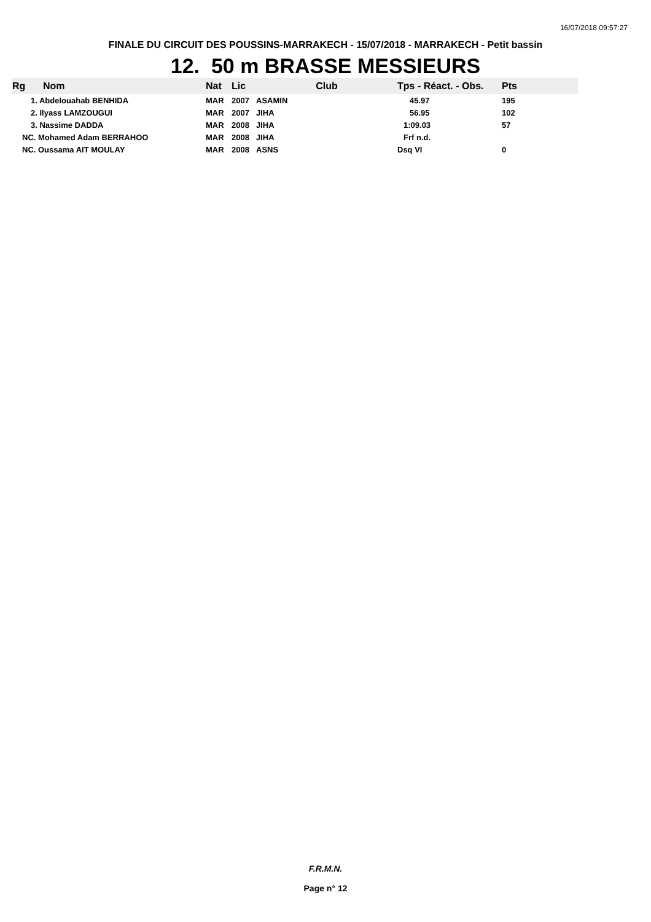16/07/2018 09:57:27
FINALE DU CIRCUIT DES POUSSINS-MARRAKECH - 15/07/2018 - MARRAKECH - Petit bassin
12. 50 m BRASSE MESSIEURS
| Rg | Nom | Nat | Lic | Club | Tps - Réact. - Obs. | Pts |
| --- | --- | --- | --- | --- | --- | --- |
| 1. Abdelouahab BENHIDA | | MAR | 2007 | ASAMIN | 45.97 | 195 |
| 2. Ilyass LAMZOUGUI | | MAR | 2007 | JIHA | 56.95 | 102 |
| 3. Nassime DADDA | | MAR | 2008 | JIHA | 1:09.03 | 57 |
| NC. Mohamed Adam BERRAHOO | | MAR | 2008 | JIHA | Frf n.d. | |
| NC. Oussama AIT MOULAY | | MAR | 2008 | ASNS | Dsq VI | 0 |
F.R.M.N.
Page n° 12